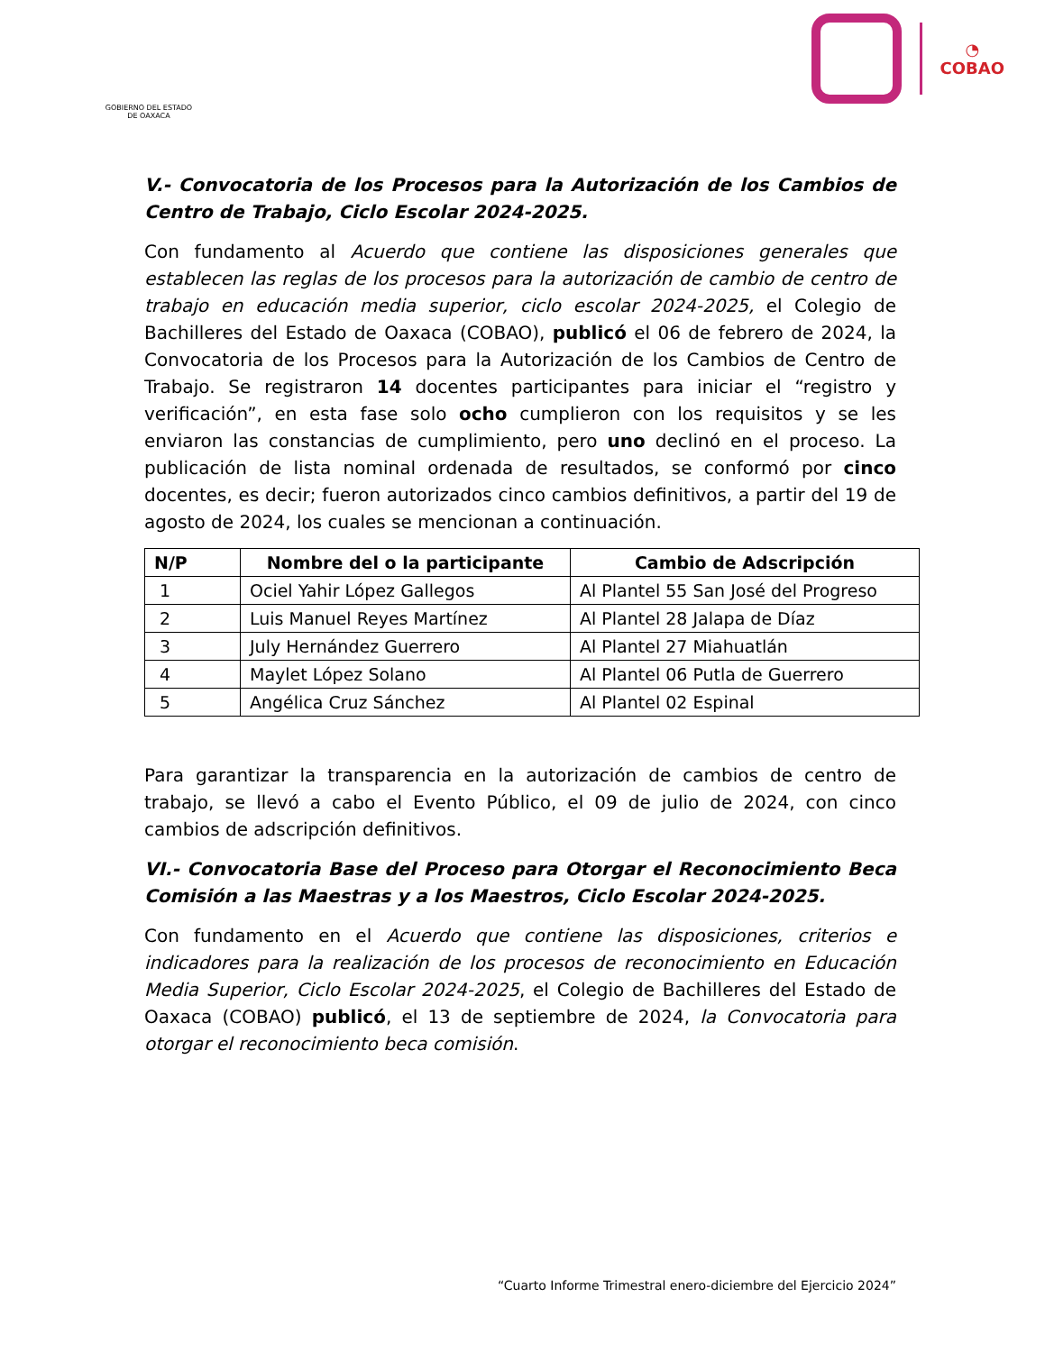GOBIERNO DEL ESTADO
DE OAXACA
◔
COBAO
V.- Convocatoria de los Procesos para la Autorización de los Cambios de Centro de Trabajo, Ciclo Escolar 2024-2025.
Con fundamento al Acuerdo que contiene las disposiciones generales que establecen las reglas de los procesos para la autorización de cambio de centro de trabajo en educación media superior, ciclo escolar 2024-2025, el Colegio de Bachilleres del Estado de Oaxaca (COBAO), publicó el 06 de febrero de 2024, la Convocatoria de los Procesos para la Autorización de los Cambios de Centro de Trabajo. Se registraron 14 docentes participantes para iniciar el “registro y verificación”, en esta fase solo ocho cumplieron con los requisitos y se les enviaron las constancias de cumplimiento, pero uno declinó en el proceso. La publicación de lista nominal ordenada de resultados, se conformó por cinco docentes, es decir; fueron autorizados cinco cambios definitivos, a partir del 19 de agosto de 2024, los cuales se mencionan a continuación.
| N/P | Nombre del o la participante | Cambio de Adscripción |
| --- | --- | --- |
| 1 | Ociel Yahir López Gallegos | Al Plantel 55 San José del Progreso |
| 2 | Luis Manuel Reyes Martínez | Al Plantel 28 Jalapa de Díaz |
| 3 | July Hernández Guerrero | Al Plantel 27 Miahuatlán |
| 4 | Maylet López Solano | Al Plantel 06 Putla de Guerrero |
| 5 | Angélica Cruz Sánchez | Al Plantel 02 Espinal |
Para garantizar la transparencia en la autorización de cambios de centro de trabajo, se llevó a cabo el Evento Público, el 09 de julio de 2024, con cinco cambios de adscripción definitivos.
VI.- Convocatoria Base del Proceso para Otorgar el Reconocimiento Beca Comisión a las Maestras y a los Maestros, Ciclo Escolar 2024-2025.
Con fundamento en el Acuerdo que contiene las disposiciones, criterios e indicadores para la realización de los procesos de reconocimiento en Educación Media Superior, Ciclo Escolar 2024-2025, el Colegio de Bachilleres del Estado de Oaxaca (COBAO) publicó, el 13 de septiembre de 2024, la Convocatoria para otorgar el reconocimiento beca comisión.
“Cuarto Informe Trimestral enero-diciembre del Ejercicio 2024”